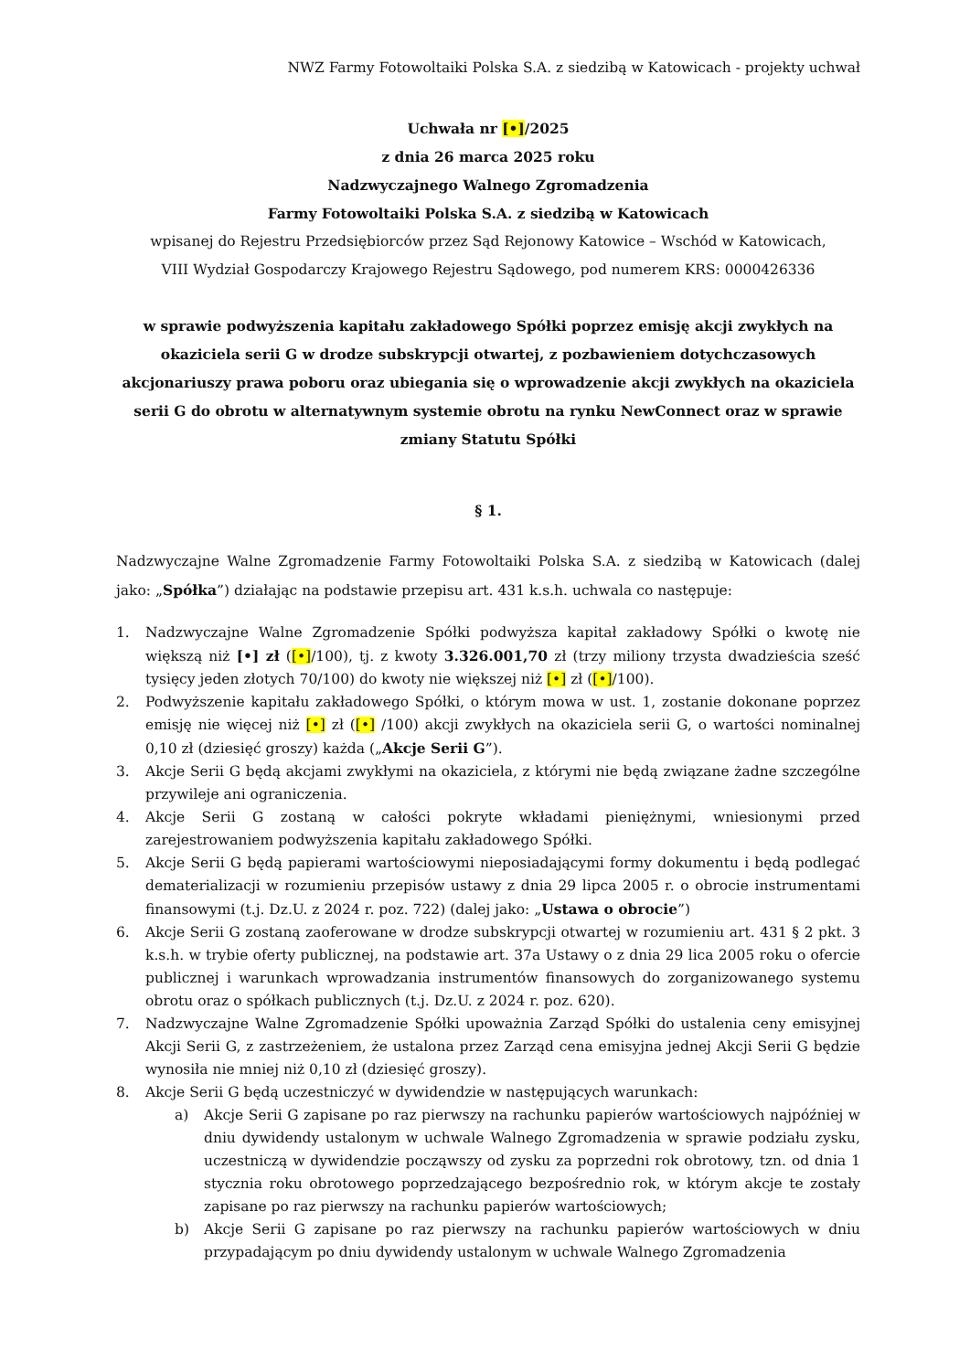NWZ Farmy Fotowoltaiki Polska S.A. z siedzibą w Katowicach - projekty uchwał
Uchwała nr [•]/2025
z dnia 26 marca 2025 roku
Nadzwyczajnego Walnego Zgromadzenia
Farmy Fotowoltaiki Polska S.A. z siedzibą w Katowicach
wpisanej do Rejestru Przedsiębiorców przez Sąd Rejonowy Katowice – Wschód w Katowicach,
VIII Wydział Gospodarczy Krajowego Rejestru Sądowego, pod numerem KRS: 0000426336
w sprawie podwyższenia kapitału zakładowego Spółki poprzez emisję akcji zwykłych na okaziciela serii G w drodze subskrypcji otwartej, z pozbawieniem dotychczasowych akcjonariuszy prawa poboru oraz ubiegania się o wprowadzenie akcji zwykłych na okaziciela serii G do obrotu w alternatywnym systemie obrotu na rynku NewConnect oraz w sprawie zmiany Statutu Spółki
§ 1.
Nadzwyczajne Walne Zgromadzenie Farmy Fotowoltaiki Polska S.A. z siedzibą w Katowicach (dalej jako: „Spółka”) działając na podstawie przepisu art. 431 k.s.h. uchwala co następuje:
1. Nadzwyczajne Walne Zgromadzenie Spółki podwyższa kapitał zakładowy Spółki o kwotę nie większą niż [•] zł ([•]/100), tj. z kwoty 3.326.001,70 zł (trzy miliony trzysta dwadzieścia sześć tysięcy jeden złotych 70/100) do kwoty nie większej niż [•] zł ([•]/100).
2. Podwyższenie kapitału zakładowego Spółki, o którym mowa w ust. 1, zostanie dokonane poprzez emisję nie więcej niż [•] zł ([•] /100) akcji zwykłych na okaziciela serii G, o wartości nominalnej 0,10 zł (dziesięć groszy) każda („Akcje Serii G”).
3. Akcje Serii G będą akcjami zwykłymi na okaziciela, z którymi nie będą związane żadne szczególne przywileje ani ograniczenia.
4. Akcje Serii G zostaną w całości pokryte wkładami pieniężnymi, wniesionymi przed zarejestrowaniem podwyższenia kapitału zakładowego Spółki.
5. Akcje Serii G będą papierami wartościowymi nieposiadającymi formy dokumentu i będą podlegać dematerializacji w rozumieniu przepisów ustawy z dnia 29 lipca 2005 r. o obrocie instrumentami finansowymi (t.j. Dz.U. z 2024 r. poz. 722) (dalej jako: „Ustawa o obrocie”)
6. Akcje Serii G zostaną zaoferowane w drodze subskrypcji otwartej w rozumieniu art. 431 § 2 pkt. 3 k.s.h. w trybie oferty publicznej, na podstawie art. 37a Ustawy o z dnia 29 lica 2005 roku o ofercie publicznej i warunkach wprowadzania instrumentów finansowych do zorganizowanego systemu obrotu oraz o spółkach publicznych (t.j. Dz.U. z 2024 r. poz. 620).
7. Nadzwyczajne Walne Zgromadzenie Spółki upoważnia Zarząd Spółki do ustalenia ceny emisyjnej Akcji Serii G, z zastrzeżeniem, że ustalona przez Zarząd cena emisyjna jednej Akcji Serii G będzie wynosiła nie mniej niż 0,10 zł (dziesięć groszy).
8. Akcje Serii G będą uczestniczyć w dywidendzie w następujących warunkach:
a) Akcje Serii G zapisane po raz pierwszy na rachunku papierów wartościowych najpóźniej w dniu dywidendy ustalonym w uchwale Walnego Zgromadzenia w sprawie podziału zysku, uczestniczą w dywidendzie począwszy od zysku za poprzedni rok obrotowy, tzn. od dnia 1 stycznia roku obrotowego poprzedzającego bezpośrednio rok, w którym akcje te zostały zapisane po raz pierwszy na rachunku papierów wartościowych;
b) Akcje Serii G zapisane po raz pierwszy na rachunku papierów wartościowych w dniu przypadającym po dniu dywidendy ustalonym w uchwale Walnego Zgromadzenia